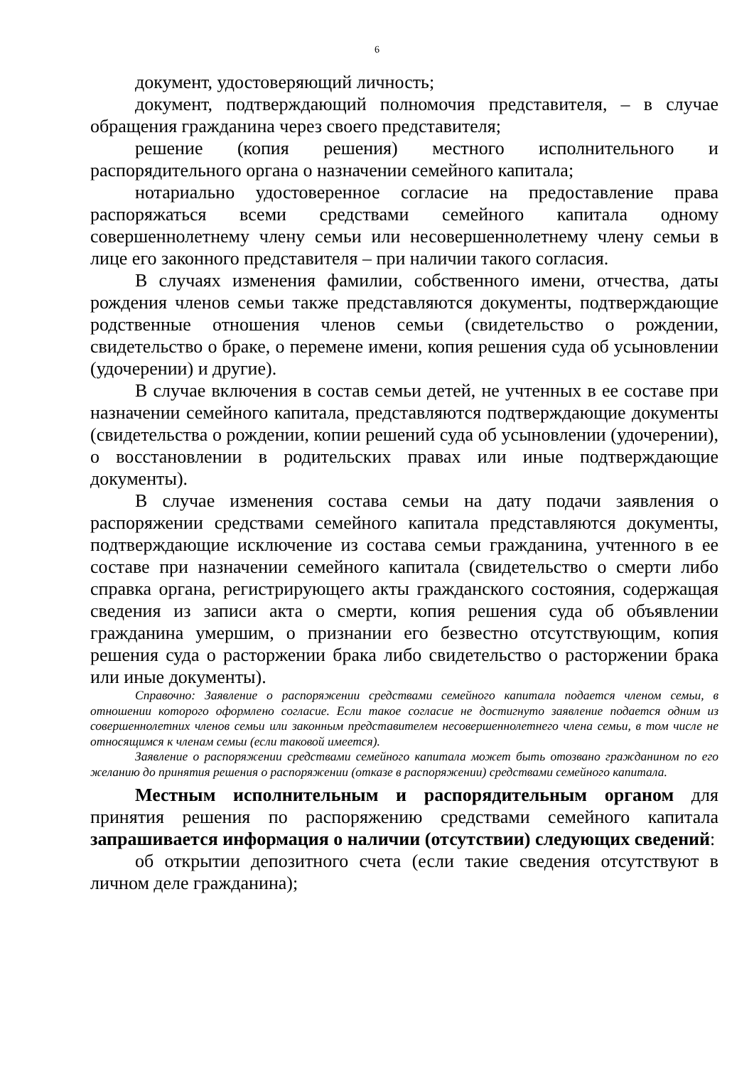6
документ, удостоверяющий личность;
документ, подтверждающий полномочия представителя, – в случае обращения гражданина через своего представителя;
решение (копия решения) местного исполнительного и распорядительного органа о назначении семейного капитала;
нотариально удостоверенное согласие на предоставление права распоряжаться всеми средствами семейного капитала одному совершеннолетнему члену семьи или несовершеннолетнему члену семьи в лице его законного представителя – при наличии такого согласия.
В случаях изменения фамилии, собственного имени, отчества, даты рождения членов семьи также представляются документы, подтверждающие родственные отношения членов семьи (свидетельство о рождении, свидетельство о браке, о перемене имени, копия решения суда об усыновлении (удочерении) и другие).
В случае включения в состав семьи детей, не учтенных в ее составе при назначении семейного капитала, представляются подтверждающие документы (свидетельства о рождении, копии решений суда об усыновлении (удочерении), о восстановлении в родительских правах или иные подтверждающие документы).
В случае изменения состава семьи на дату подачи заявления о распоряжении средствами семейного капитала представляются документы, подтверждающие исключение из состава семьи гражданина, учтенного в ее составе при назначении семейного капитала (свидетельство о смерти либо справка органа, регистрирующего акты гражданского состояния, содержащая сведения из записи акта о смерти, копия решения суда об объявлении гражданина умершим, о признании его безвестно отсутствующим, копия решения суда о расторжении брака либо свидетельство о расторжении брака или иные документы).
Справочно: Заявление о распоряжении средствами семейного капитала подается членом семьи, в отношении которого оформлено согласие. Если такое согласие не достигнуто заявление подается одним из совершеннолетних членов семьи или законным представителем несовершеннолетнего члена семьи, в том числе не относящимся к членам семьи (если таковой имеется).
Заявление о распоряжении средствами семейного капитала может быть отозвано гражданином по его желанию до принятия решения о распоряжении (отказе в распоряжении) средствами семейного капитала.
Местным исполнительным и распорядительным органом для принятия решения по распоряжению средствами семейного капитала запрашивается информация о наличии (отсутствии) следующих сведений:
об открытии депозитного счета (если такие сведения отсутствуют в личном деле гражданина);